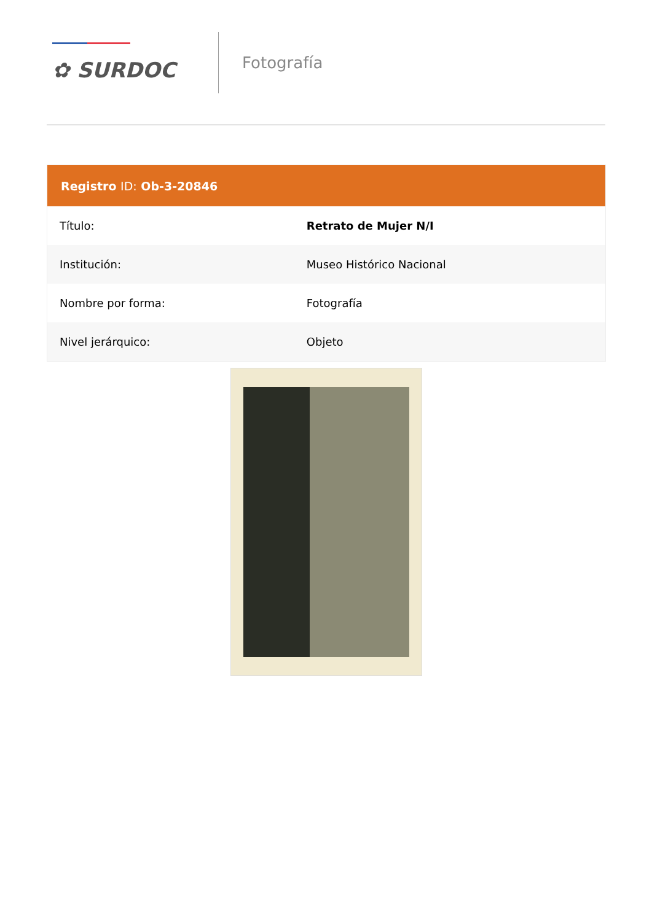✿ SURDOC
Fotografía
| Registro ID: Ob-3-20846 | |
| --- | --- |
| Título: | Retrato de Mujer N/I |
| Institución: | Museo Histórico Nacional |
| Nombre por forma: | Fotografía |
| Nivel jerárquico: | Objeto |